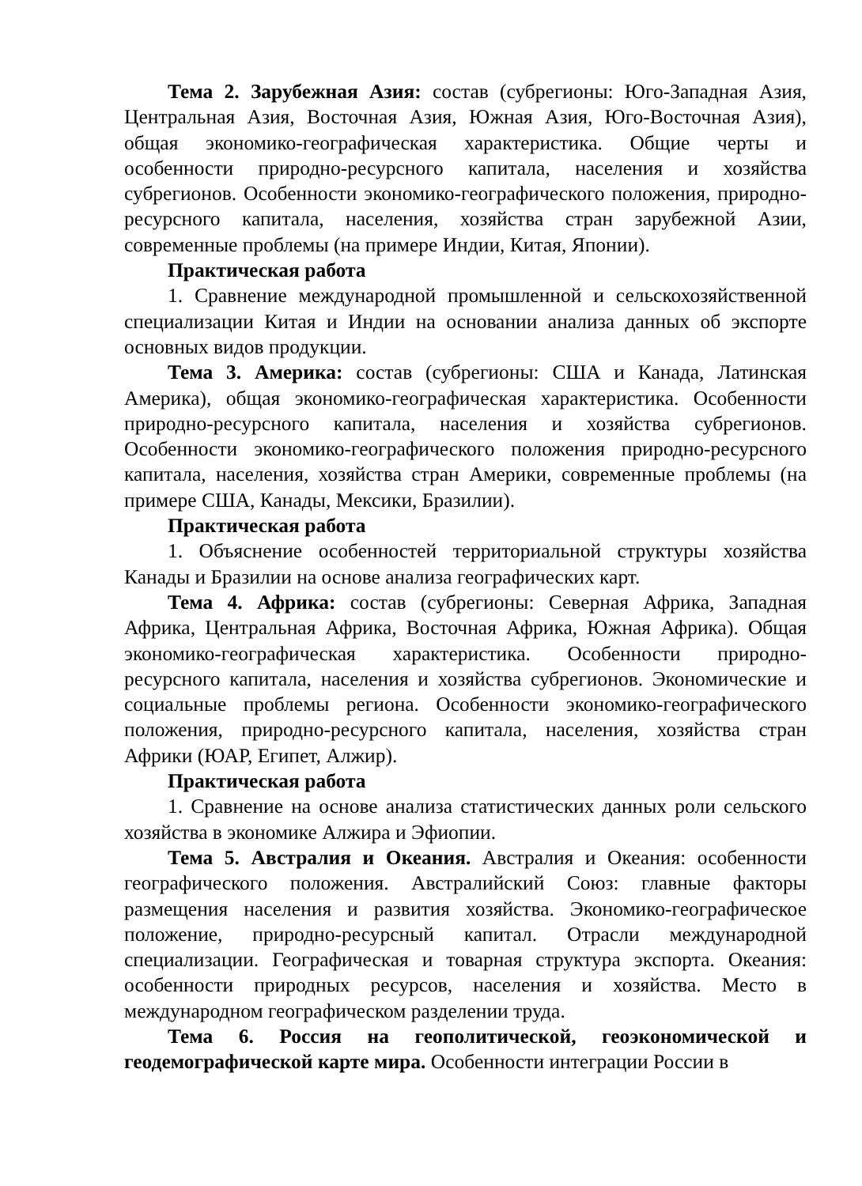Тема 2. Зарубежная Азия: состав (субрегионы: Юго-Западная Азия, Центральная Азия, Восточная Азия, Южная Азия, Юго-Восточная Азия), общая экономико-географическая характеристика. Общие черты и особенности природно-ресурсного капитала, населения и хозяйства субрегионов. Особенности экономико-географического положения, природно-ресурсного капитала, населения, хозяйства стран зарубежной Азии, современные проблемы (на примере Индии, Китая, Японии).
Практическая работа
1. Сравнение международной промышленной и сельскохозяйственной специализации Китая и Индии на основании анализа данных об экспорте основных видов продукции.
Тема 3. Америка: состав (субрегионы: США и Канада, Латинская Америка), общая экономико-географическая характеристика. Особенности природно-ресурсного капитала, населения и хозяйства субрегионов. Особенности экономико-географического положения природно-ресурсного капитала, населения, хозяйства стран Америки, современные проблемы (на примере США, Канады, Мексики, Бразилии).
Практическая работа
1. Объяснение особенностей территориальной структуры хозяйства Канады и Бразилии на основе анализа географических карт.
Тема 4. Африка: состав (субрегионы: Северная Африка, Западная Африка, Центральная Африка, Восточная Африка, Южная Африка). Общая экономико-географическая характеристика. Особенности природно-ресурсного капитала, населения и хозяйства субрегионов. Экономические и социальные проблемы региона. Особенности экономико-географического положения, природно-ресурсного капитала, населения, хозяйства стран Африки (ЮАР, Египет, Алжир).
Практическая работа
1. Сравнение на основе анализа статистических данных роли сельского хозяйства в экономике Алжира и Эфиопии.
Тема 5. Австралия и Океания. Австралия и Океания: особенности географического положения. Австралийский Союз: главные факторы размещения населения и развития хозяйства. Экономико-географическое положение, природно-ресурсный капитал. Отрасли международной специализации. Географическая и товарная структура экспорта. Океания: особенности природных ресурсов, населения и хозяйства. Место в международном географическом разделении труда.
Тема 6. Россия на геополитической, геоэкономической и геодемографической карте мира. Особенности интеграции России в